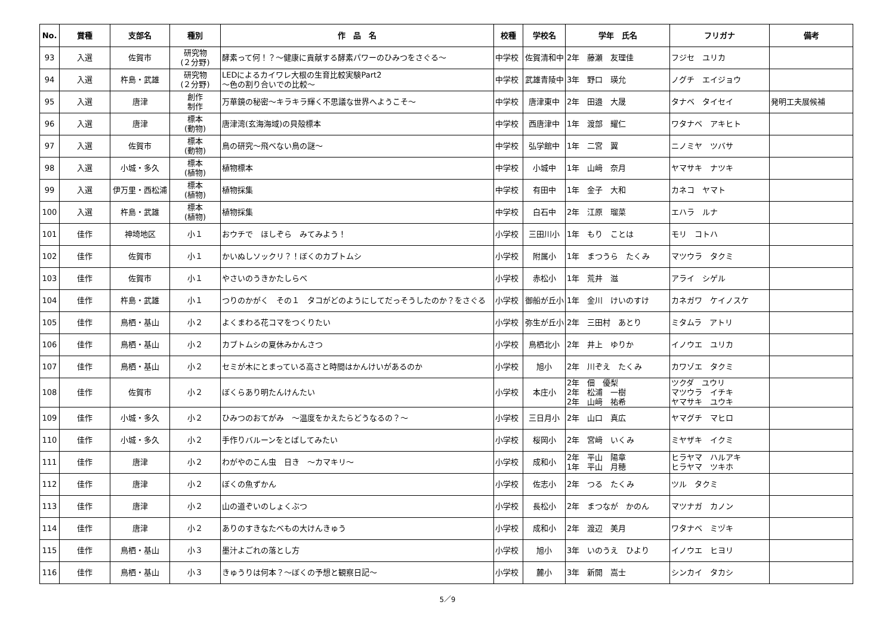| No. | 賞種 | 支部名 | 種別 | 作 品 名 | 校種 | 学校名 | 学年 氏名 | フリガナ | 備考 |
| --- | --- | --- | --- | --- | --- | --- | --- | --- | --- |
| 93 | 入選 | 佐賀市 | 研究物 (２分野) | 酵素って何！？～健康に貢献する酵素パワーのひみつをさぐる～ | 中学校 | 佐賀清和中 | 2年 藤瀬 友理佳 | フジセ ユリカ | |
| 94 | 入選 | 杵島・武雄 | 研究物 (２分野) | LEDによるカイワレ大根の生育比較実験Part2 ～色の割り合いでの比較～ | 中学校 | 武雄青陵中 | 3年 野口 瑛允 | ノグチ エイジョウ | |
| 95 | 入選 | 唐津 | 創作 制作 | 万華鏡の秘密～キラキラ輝く不思議な世界へようこそ～ | 中学校 | 唐津東中 | 2年 田邉 大晟 | タナベ タイセイ | 発明工夫展候補 |
| 96 | 入選 | 唐津 | 標本 (動物) | 唐津湾(玄海海域)の貝殻標本 | 中学校 | 西唐津中 | 1年 渡部 耀仁 | ワタナベ アキヒト | |
| 97 | 入選 | 佐賀市 | 標本 (動物) | 鳥の研究～飛べない鳥の謎～ | 中学校 | 弘学館中 | 1年 二宮 翼 | ニノミヤ ツバサ | |
| 98 | 入選 | 小城・多久 | 標本 (植物) | 植物標本 | 中学校 | 小城中 | 1年 山﨑 奈月 | ヤマサキ ナツキ | |
| 99 | 入選 | 伊万里・西松浦 | 標本 (植物) | 植物採集 | 中学校 | 有田中 | 1年 金子 大和 | カネコ ヤマト | |
| 100 | 入選 | 杵島・武雄 | 標本 (植物) | 植物採集 | 中学校 | 白石中 | 2年 江原 瑠菜 | エハラ ルナ | |
| 101 | 佳作 | 神埼地区 | 小１ | おウチで ほしぞら みてみよう！ | 小学校 | 三田川小 | 1年 もり ことは | モリ コトハ | |
| 102 | 佳作 | 佐賀市 | 小１ | かいぬしソックリ？！ぼくのカブトムシ | 小学校 | 附属小 | 1年 まつうら たくみ | マツウラ タクミ | |
| 103 | 佳作 | 佐賀市 | 小１ | やさいのうきかたしらべ | 小学校 | 赤松小 | 1年 荒井 滋 | アライ シゲル | |
| 104 | 佳作 | 杵島・武雄 | 小１ | つりのかがく その１ タコがどのようにしてだっそうしたのか？をさぐる | 小学校 | 御船が丘小 | 1年 金川 けいのすけ | カネガワ ケイノスケ | |
| 105 | 佳作 | 鳥栖・基山 | 小２ | よくまわる花コマをつくりたい | 小学校 | 弥生が丘小 | 2年 三田村 あとり | ミタムラ アトリ | |
| 106 | 佳作 | 鳥栖・基山 | 小２ | カブトムシの夏休みかんさつ | 小学校 | 鳥栖北小 | 2年 井上 ゆりか | イノウエ ユリカ | |
| 107 | 佳作 | 鳥栖・基山 | 小２ | セミが木にとまっている高さと時間はかんけいがあるのか | 小学校 | 旭小 | 2年 川ぞえ たくみ | カワゾエ タクミ | |
| 108 | 佳作 | 佐賀市 | 小２ | ぼくらあり明たんけんたい | 小学校 | 本庄小 | 2年 佃 優梨 2年 松浦 一樹 2年 山﨑 祐希 | ツクダ ユウリ マツウラ イチキ ヤマサキ ユウキ | |
| 109 | 佳作 | 小城・多久 | 小２ | ひみつのおてがみ ～温度をかえたらどうなるの？～ | 小学校 | 三日月小 | 2年 山口 真広 | ヤマグチ マヒロ | |
| 110 | 佳作 | 小城・多久 | 小２ | 手作りバルーンをとばしてみたい | 小学校 | 桜岡小 | 2年 宮﨑 いくみ | ミヤザキ イクミ | |
| 111 | 佳作 | 唐津 | 小２ | わがやのこん虫 日き ～カマキリ～ | 小学校 | 成和小 | 2年 平山 陽章 1年 平山 月穂 | ヒラヤマ ハルアキ ヒラヤマ ツキホ | |
| 112 | 佳作 | 唐津 | 小２ | ぼくの魚ずかん | 小学校 | 佐志小 | 2年 つる たくみ | ツル タクミ | |
| 113 | 佳作 | 唐津 | 小２ | 山の道ぞいのしょくぶつ | 小学校 | 長松小 | 2年 まつなが かのん | マツナガ カノン | |
| 114 | 佳作 | 唐津 | 小２ | ありのすきなたべもの大けんきゅう | 小学校 | 成和小 | 2年 渡辺 美月 | ワタナベ ミヅキ | |
| 115 | 佳作 | 鳥栖・基山 | 小３ | 墨汁よごれの落とし方 | 小学校 | 旭小 | 3年 いのうえ ひより | イノウエ ヒヨリ | |
| 116 | 佳作 | 鳥栖・基山 | 小３ | きゅうりは何本？～ぼくの予想と観察日記～ | 小学校 | 麓小 | 3年 新開 嵩士 | シンカイ タカシ | |
5／9